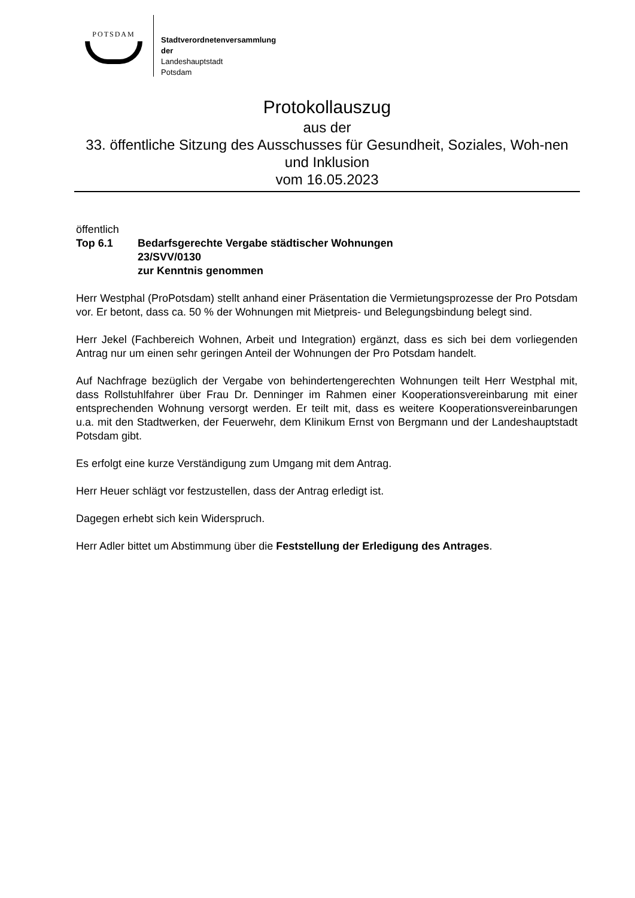POTSDAM
Stadtverordnetenversammlung
der
Landeshauptstadt
Potsdam
Protokollauszug
aus der
33. öffentliche Sitzung des Ausschusses für Gesundheit, Soziales, Woh-nen und Inklusion
vom 16.05.2023
öffentlich
Top 6.1 Bedarfsgerechte Vergabe städtischer Wohnungen
23/SVV/0130
zur Kenntnis genommen
Herr Westphal (ProPotsdam) stellt anhand einer Präsentation die Vermietungsprozesse der Pro Potsdam vor. Er betont, dass ca. 50 % der Wohnungen mit Mietpreis- und Belegungsbindung belegt sind.
Herr Jekel (Fachbereich Wohnen, Arbeit und Integration) ergänzt, dass es sich bei dem vorliegenden Antrag nur um einen sehr geringen Anteil der Wohnungen der Pro Potsdam handelt.
Auf Nachfrage bezüglich der Vergabe von behindertengerechten Wohnungen teilt Herr Westphal mit, dass Rollstuhlfahrer über Frau Dr. Denninger im Rahmen einer Kooperationsvereinbarung mit einer entsprechenden Wohnung versorgt werden. Er teilt mit, dass es weitere Kooperationsvereinbarungen u.a. mit den Stadtwerken, der Feuerwehr, dem Klinikum Ernst von Bergmann und der Landeshauptstadt Potsdam gibt.
Es erfolgt eine kurze Verständigung zum Umgang mit dem Antrag.
Herr Heuer schlägt vor festzustellen, dass der Antrag erledigt ist.
Dagegen erhebt sich kein Widerspruch.
Herr Adler bittet um Abstimmung über die Feststellung der Erledigung des Antrages.